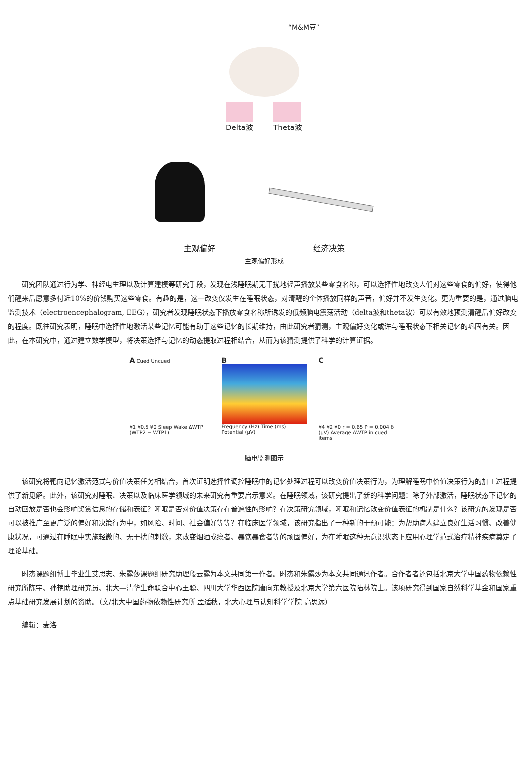“M&M豆”
Delta波 Theta波
主观偏好 经济决策
主观偏好形成
研究团队通过行为学、神经电生理以及计算建模等研究手段，发现在浅睡眠期无干扰地轻声播放某些零食名称，可以选择性地改变人们对这些零食的偏好，使得他们醒来后愿意多付近10%的价钱购买这些零食。有趣的是，这一改变仅发生在睡眠状态，对清醒的个体播放同样的声音，偏好并不发生变化。更为重要的是，通过脑电监测技术（electroencephalogram, EEG），研究者发现睡眠状态下播放零食名称所诱发的低频脑电震荡活动（delta波和theta波）可以有效地预测清醒后偏好改变的程度。既往研究表明，睡眠中选择性地激活某些记忆可能有助于这些记忆的长期维持，由此研究者猜测，主观偏好变化或许与睡眠状态下相关记忆的巩固有关。因此，在本研究中，通过建立数学模型，将决策选择与记忆的动态提取过程相结合，从而为该猜测提供了科学的计算证据。
A Cued Uncued
¥1 ¥0.5 ¥0 Sleep Wake ΔWTP (WTP2 − WTP1)
B
Frequency (Hz) Time (ms) Potential (μV)
C
¥4 ¥2 ¥0 r = 0.65 P = 0.004 δ (μV) Average ΔWTP in cued items
脑电监测图示
该研究将靶向记忆激活范式与价值决策任务相结合，首次证明选择性调控睡眠中的记忆处理过程可以改变价值决策行为，为理解睡眠中价值决策行为的加工过程提供了新见解。此外，该研究对睡眠、决策以及临床医学领域的未来研究有重要启示意义。在睡眠领域，该研究提出了新的科学问题：除了外部激活，睡眠状态下记忆的自动回放是否也会影响奖赏信息的存储和表征？睡眠是否对价值决策存在普遍性的影响？在决策研究领域，睡眠和记忆改变价值表征的机制是什么？该研究的发现是否可以被推广至更广泛的偏好和决策行为中，如风险、时间、社会偏好等等？在临床医学领域，该研究指出了一种新的干预可能：为帮助病人建立良好生活习惯、改善健康状况，可通过在睡眠中实施轻微的、无干扰的刺激，来改变烟酒成瘾者、暴饮暴食者等的顽固偏好，为在睡眠这种无意识状态下应用心理学范式治疗精神疾病奠定了理论基础。
时杰课题组博士毕业生艾思志、朱露莎课题组研究助理殷云露为本文共同第一作者。时杰和朱露莎为本文共同通讯作者。合作者者还包括北京大学中国药物依赖性研究所陈宇、孙艳助理研究员、北大—清华生命联合中心王聪、四川大学华西医院唐向东教授及北京大学第六医院陆林院士。该项研究得到国家自然科学基金和国家重点基础研究发展计划的资助。（文/北大中国药物依赖性研究所 孟适秋，北大心理与认知科学学院 高思远）
编辑：麦洛